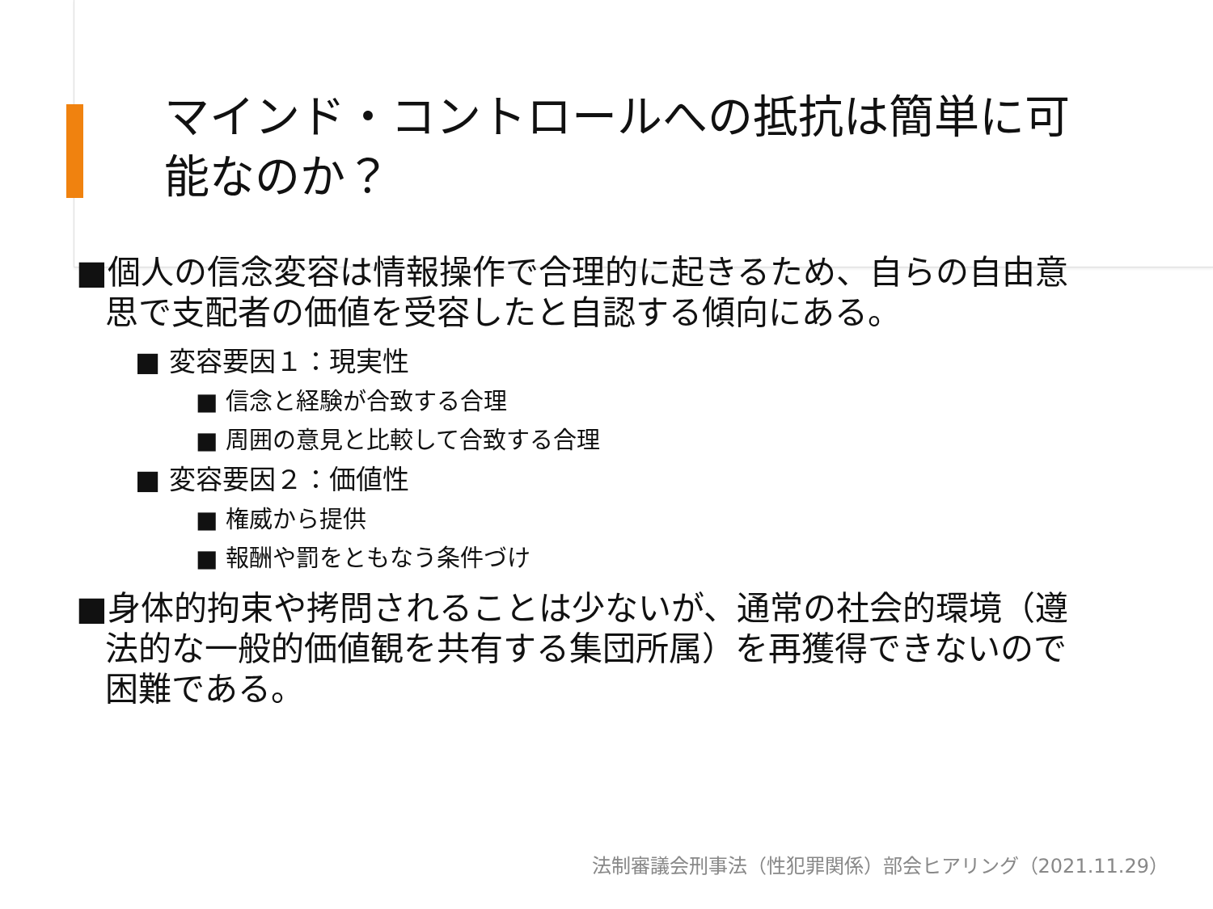マインド・コントロールへの抵抗は簡単に可能なのか？
■個人の信念変容は情報操作で合理的に起きるため、自らの自由意思で支配者の価値を受容したと自認する傾向にある。
■ 変容要因１：現実性
■ 信念と経験が合致する合理
■ 周囲の意見と比較して合致する合理
■ 変容要因２：価値性
■ 権威から提供
■ 報酬や罰をともなう条件づけ
■身体的拘束や拷問されることは少ないが、通常の社会的環境（遵法的な一般的価値観を共有する集団所属）を再獲得できないので困難である。
法制審議会刑事法（性犯罪関係）部会ヒアリング（2021.11.29）